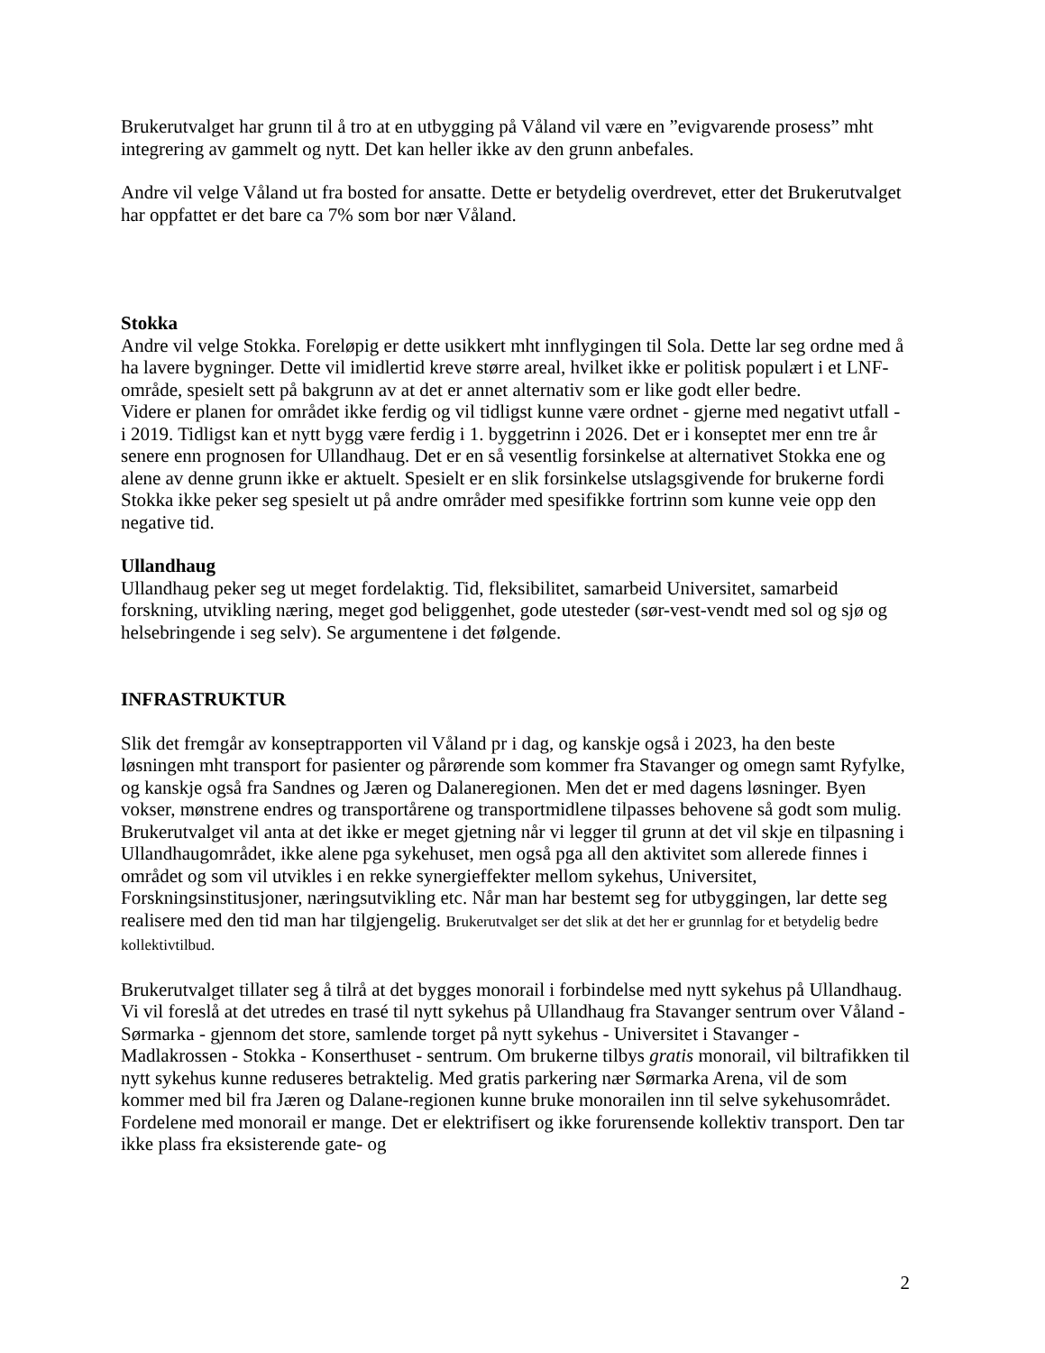Brukerutvalget har grunn til å tro at en utbygging på Våland vil være en ”evigvarende prosess” mht integrering av gammelt og nytt. Det kan heller ikke av den grunn anbefales.
Andre vil velge Våland ut fra bosted for ansatte. Dette er betydelig overdrevet, etter det Brukerutvalget har oppfattet er det bare ca 7% som bor nær Våland.
Stokka
Andre vil velge Stokka. Foreløpig er dette usikkert mht innflygingen til Sola. Dette lar seg ordne med å ha lavere bygninger. Dette vil imidlertid kreve større areal, hvilket ikke er politisk populært i et LNF-område, spesielt sett på bakgrunn av at det er annet alternativ som er like godt eller bedre.
Videre er planen for området ikke ferdig og vil tidligst kunne være ordnet - gjerne med negativt utfall - i 2019. Tidligst kan et nytt bygg være ferdig i 1. byggetrinn i 2026. Det er i konseptet mer enn tre år senere enn prognosen for Ullandhaug. Det er en så vesentlig forsinkelse at alternativet Stokka ene og alene av denne grunn ikke er aktuelt. Spesielt er en slik forsinkelse utslagsgivende for brukerne fordi Stokka ikke peker seg spesielt ut på andre områder med spesifikke fortrinn som kunne veie opp den negative tid.
Ullandhaug
Ullandhaug peker seg ut meget fordelaktig. Tid, fleksibilitet, samarbeid Universitet, samarbeid forskning, utvikling næring, meget god beliggenhet, gode utesteder (sør-vest-vendt med sol og sjø og helsebringende i seg selv). Se argumentene i det følgende.
INFRASTRUKTUR
Slik det fremgår av konseptrapporten vil Våland pr i dag, og kanskje også i 2023, ha den beste løsningen mht transport for pasienter og pårørende som kommer fra Stavanger og omegn samt Ryfylke, og kanskje også fra Sandnes og Jæren og Dalaneregionen. Men det er med dagens løsninger. Byen vokser, mønstrene endres og transportårene og transportmidlene tilpasses behovene så godt som mulig. Brukerutvalget vil anta at det ikke er meget gjetning når vi legger til grunn at det vil skje en tilpasning i Ullandhaugområdet, ikke alene pga sykehuset, men også pga all den aktivitet som allerede finnes i området og som vil utvikles i en rekke synergieffekter mellom sykehus, Universitet, Forskningsinstitusjoner, næringsutvikling etc. Når man har bestemt seg for utbyggingen, lar dette seg realisere med den tid man har tilgjengelig. Brukerutvalget ser det slik at det her er grunnlag for et betydelig bedre kollektivtilbud.
Brukerutvalget tillater seg å tilrå at det bygges monorail i forbindelse med nytt sykehus på Ullandhaug. Vi vil foreslå at det utredes en trasé til nytt sykehus på Ullandhaug fra Stavanger sentrum over Våland - Sørmarka - gjennom det store, samlende torget på nytt sykehus - Universitet i Stavanger - Madlakrossen - Stokka - Konserthuset - sentrum. Om brukerne tilbys gratis monorail, vil biltrafikken til nytt sykehus kunne reduseres betraktelig. Med gratis parkering nær Sørmarka Arena, vil de som kommer med bil fra Jæren og Dalane-regionen kunne bruke monorailen inn til selve sykehusområdet. Fordelene med monorail er mange. Det er elektrifisert og ikke forurensende kollektiv transport. Den tar ikke plass fra eksisterende gate- og
2